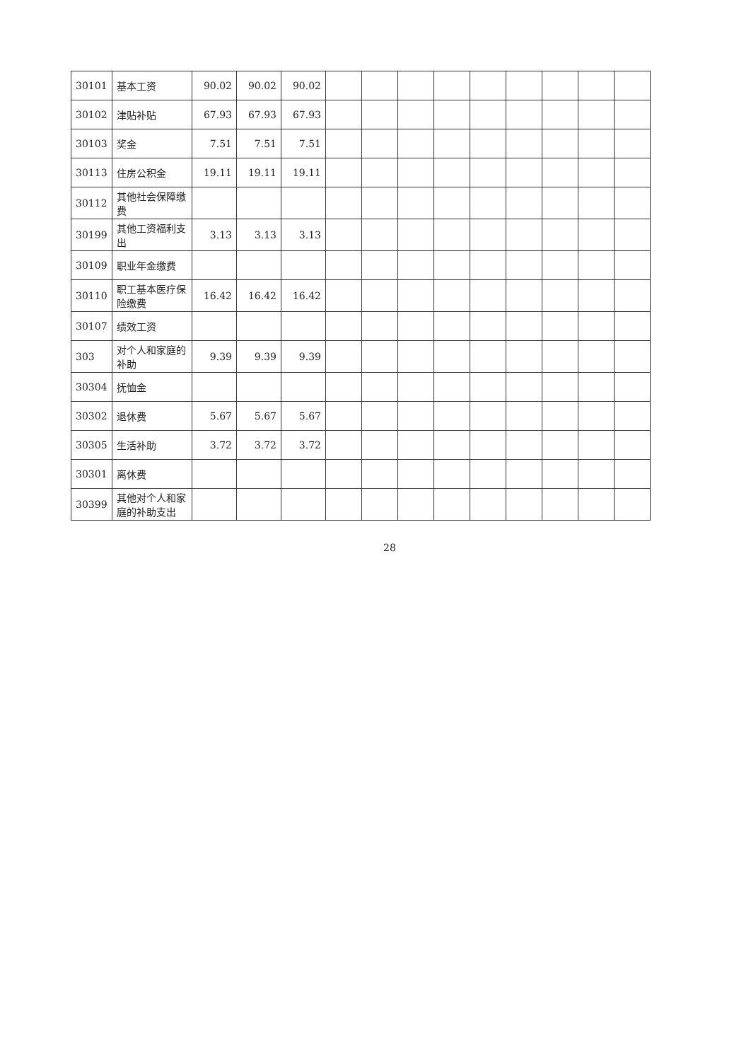| 30101 | 基本工资 | 90.02 | 90.02 | 90.02 | | | | | | | | | |
| 30102 | 津贴补贴 | 67.93 | 67.93 | 67.93 | | | | | | | | | |
| 30103 | 奖金 | 7.51 | 7.51 | 7.51 | | | | | | | | | |
| 30113 | 住房公积金 | 19.11 | 19.11 | 19.11 | | | | | | | | | |
| 30112 | 其他社会保障缴费 | | | | | | | | | | | | |
| 30199 | 其他工资福利支出 | 3.13 | 3.13 | 3.13 | | | | | | | | | |
| 30109 | 职业年金缴费 | | | | | | | | | | | | |
| 30110 | 职工基本医疗保险缴费 | 16.42 | 16.42 | 16.42 | | | | | | | | | |
| 30107 | 绩效工资 | | | | | | | | | | | | |
| 303 | 对个人和家庭的补助 | 9.39 | 9.39 | 9.39 | | | | | | | | | |
| 30304 | 抚恤金 | | | | | | | | | | | | |
| 30302 | 退休费 | 5.67 | 5.67 | 5.67 | | | | | | | | | |
| 30305 | 生活补助 | 3.72 | 3.72 | 3.72 | | | | | | | | | |
| 30301 | 离休费 | | | | | | | | | | | | |
| 30399 | 其他对个人和家庭的补助支出 | | | | | | | | | | | | |
28